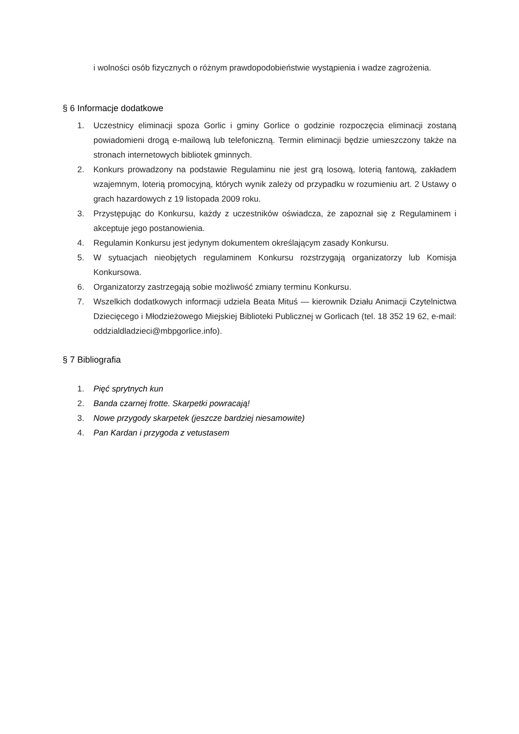i wolności osób fizycznych o różnym prawdopodobieństwie wystąpienia i wadze zagrożenia.
§ 6 Informacje dodatkowe
1. Uczestnicy eliminacji spoza Gorlic i gminy Gorlice o godzinie rozpoczęcia eliminacji zostaną powiadomieni drogą e-mailową lub telefoniczną. Termin eliminacji będzie umieszczony także na stronach internetowych bibliotek gminnych.
2. Konkurs prowadzony na podstawie Regulaminu nie jest grą losową, loterią fantową, zakładem wzajemnym, loterią promocyjną, których wynik zależy od przypadku w rozumieniu art. 2 Ustawy o grach hazardowych z 19 listopada 2009 roku.
3. Przystępując do Konkursu, każdy z uczestników oświadcza, że zapoznał się z Regulaminem i akceptuje jego postanowienia.
4. Regulamin Konkursu jest jedynym dokumentem określającym zasady Konkursu.
5. W sytuacjach nieobjętych regulaminem Konkursu rozstrzygają organizatorzy lub Komisja Konkursowa.
6. Organizatorzy zastrzegają sobie możliwość zmiany terminu Konkursu.
7. Wszelkich dodatkowych informacji udziela Beata Mituś — kierownik Działu Animacji Czytelnictwa Dziecięcego i Młodzieżowego Miejskiej Biblioteki Publicznej w Gorlicach (tel. 18 352 19 62, e-mail: oddzialdladzieci@mbpgorlice.info).
§ 7 Bibliografia
1. Pięć sprytnych kun
2. Banda czarnej frotte. Skarpetki powracają!
3. Nowe przygody skarpetek (jeszcze bardziej niesamowite)
4. Pan Kardan i przygoda z vetustasem